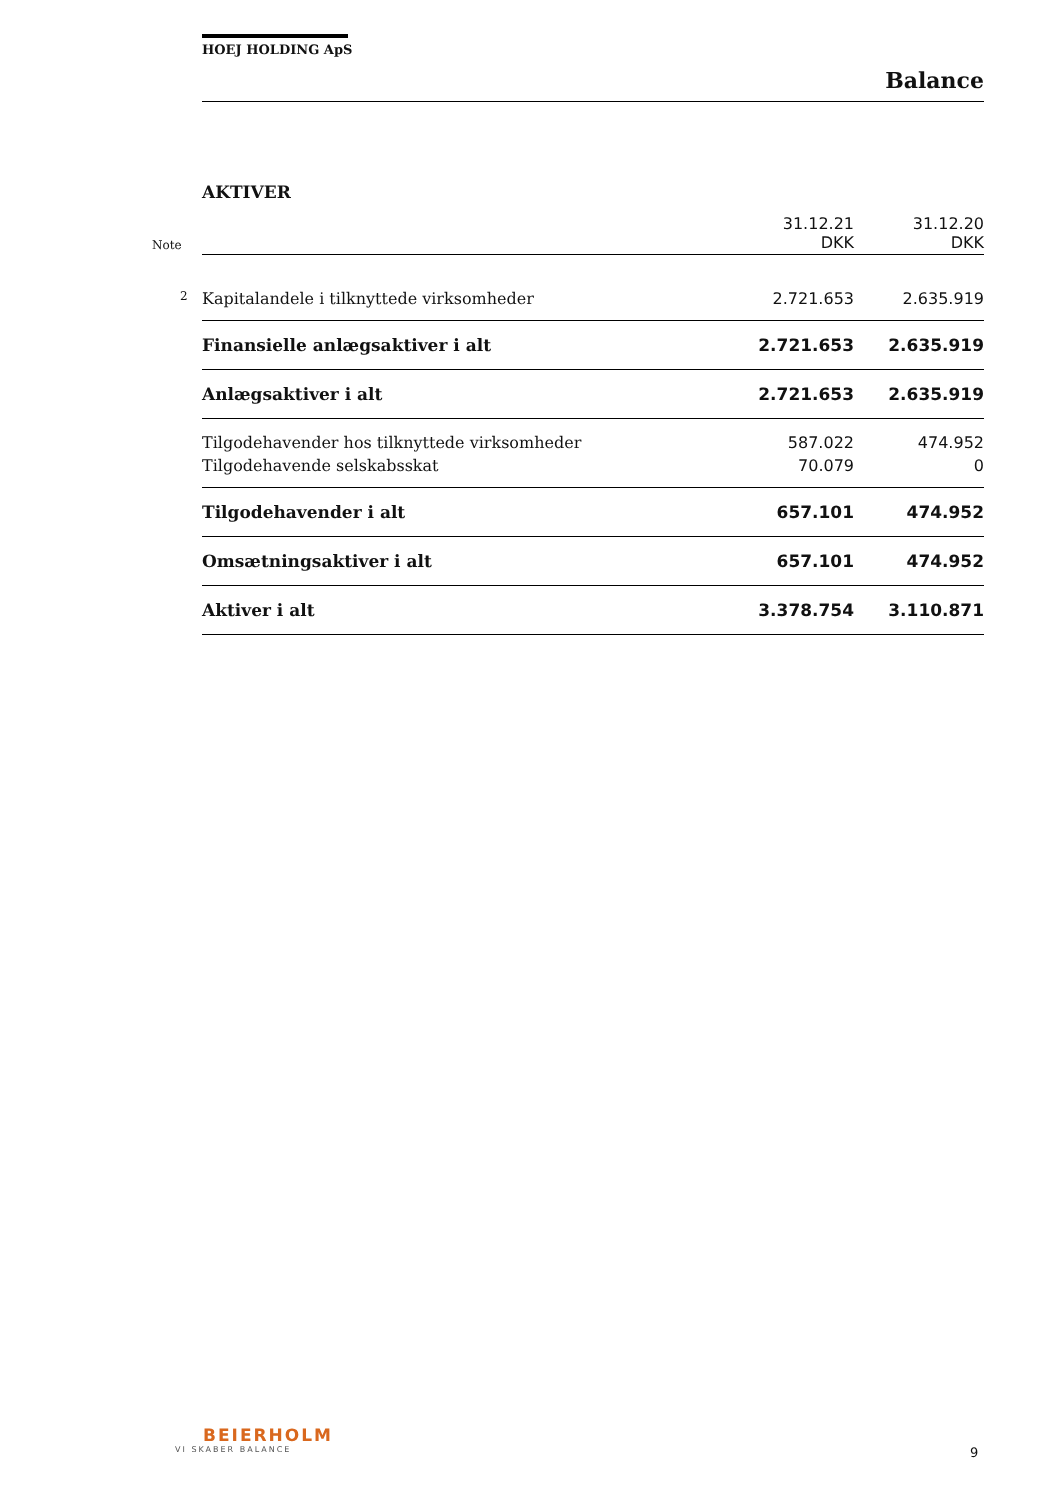HOEJ HOLDING ApS
Balance
AKTIVER
| Note | 31.12.21 DKK | 31.12.20 DKK |
| 2 Kapitalandele i tilknyttede virksomheder | 2.721.653 | 2.635.919 |
| Finansielle anlægsaktiver i alt | 2.721.653 | 2.635.919 |
| Anlægsaktiver i alt | 2.721.653 | 2.635.919 |
| Tilgodehavender hos tilknyttede virksomheder | 587.022 | 474.952 |
| Tilgodehavende selskabsskat | 70.079 | 0 |
| Tilgodehavender i alt | 657.101 | 474.952 |
| Omsætningsaktiver i alt | 657.101 | 474.952 |
| Aktiver i alt | 3.378.754 | 3.110.871 |
BEIERHOLM
VI SKABER BALANCE
9